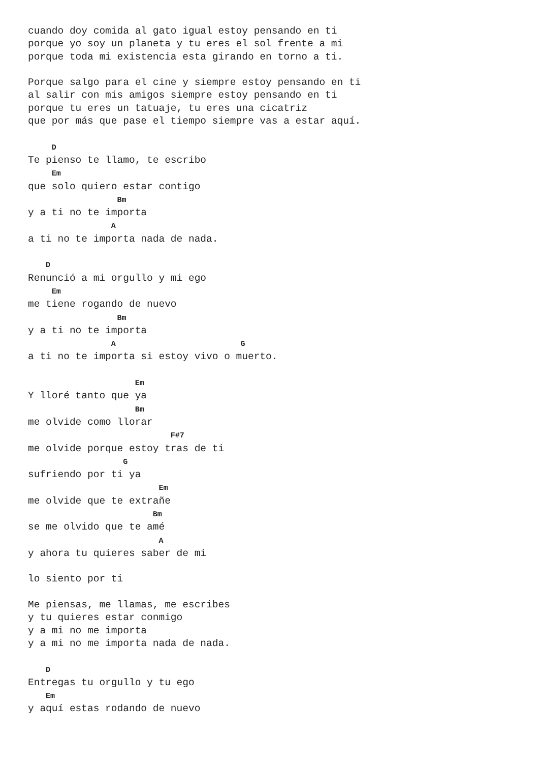cuando doy comida al gato igual estoy pensando en ti
porque yo soy un planeta y tu eres el sol frente a mi
porque toda mi existencia esta girando en torno a ti.

Porque salgo para el cine y siempre estoy pensando en ti
al salir con mis amigos siempre estoy pensando en ti
porque tu eres un tatuaje, tu eres una cicatriz
que por más que pase el tiempo siempre vas a estar aquí.

    D
Te pienso te llamo, te escribo
    Em
que solo quiero estar contigo
               Bm
y a ti no te importa
              A
a ti no te importa nada de nada.

   D
Renunció a mi orgullo y mi ego
    Em
me tiene rogando de nuevo
               Bm
y a ti no te importa
              A                     G
a ti no te importa si estoy vivo o muerto.

                  Em
Y lloré tanto que ya
                  Bm
me olvide como llorar
                        F#7
me olvide porque estoy tras de ti
                G
sufriendo por ti ya
                      Em
me olvide que te extrañe
                     Bm
se me olvido que te amé
                      A
y ahora tu quieres saber de mi

lo siento por ti

Me piensas, me llamas, me escribes
y tu quieres estar conmigo
y a mi no me importa
y a mi no me importa nada de nada.

   D
Entregas tu orgullo y tu ego
   Em
y aquí estas rodando de nuevo